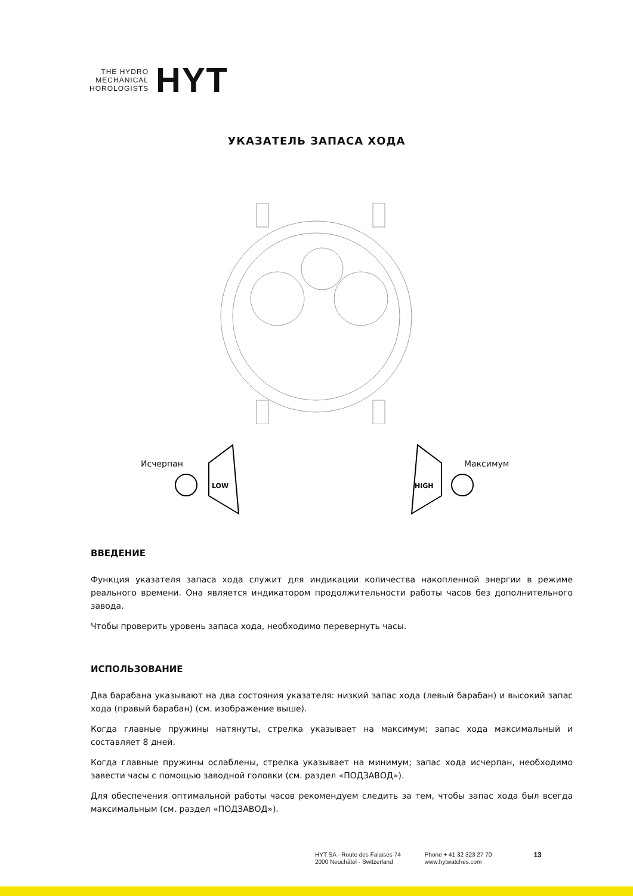THE HYDRO
MECHANICAL
HOROLOGISTS
HYT
УКАЗАТЕЛЬ ЗАПАСА ХОДА
Исчерпан Максимум
LOW
HIGH
ВВЕДЕНИЕ
Функция указателя запаса хода служит для индикации количества накопленной энергии в режиме реального времени. Она является индикатором продолжительности работы часов без дополнительного завода.
Чтобы проверить уровень запаса хода, необходимо перевернуть часы.
ИСПОЛЬЗОВАНИЕ
Два барабана указывают на два состояния указателя: низкий запас хода (левый барабан) и высокий запас хода (правый барабан) (см. изображение выше).
Когда главные пружины натянуты, стрелка указывает на максимум; запас хода максимальный и составляет 8 дней.
Когда главные пружины ослаблены, стрелка указывает на минимум; запас хода исчерпан, необходимо завести часы с помощью заводной головки (см. раздел «ПОДЗАВОД»).
Для обеспечения оптимальной работы часов рекомендуем следить за тем, чтобы запас хода был всегда максимальным (см. раздел «ПОДЗАВОД»).
HYT SA - Route des Falaises 74
2000 Neuchâtel - Switzerland
Phone + 41 32 323 27 70
www.hytwatches.com
13